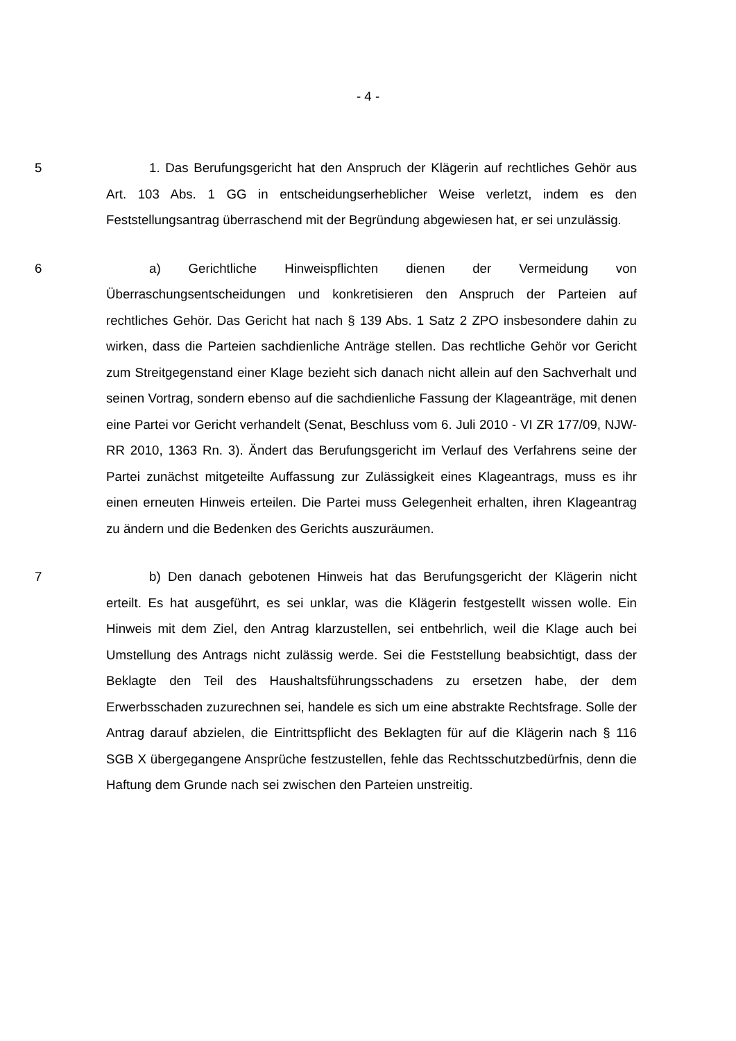- 4 -
5 1. Das Berufungsgericht hat den Anspruch der Klägerin auf rechtliches Gehör aus Art. 103 Abs. 1 GG in entscheidungserheblicher Weise verletzt, indem es den Feststellungsantrag überraschend mit der Begründung abgewiesen hat, er sei unzulässig.
6 a) Gerichtliche Hinweispflichten dienen der Vermeidung von Überraschungsentscheidungen und konkretisieren den Anspruch der Parteien auf rechtliches Gehör. Das Gericht hat nach § 139 Abs. 1 Satz 2 ZPO insbesondere dahin zu wirken, dass die Parteien sachdienliche Anträge stellen. Das rechtliche Gehör vor Gericht zum Streitgegenstand einer Klage bezieht sich danach nicht allein auf den Sachverhalt und seinen Vortrag, sondern ebenso auf die sachdienliche Fassung der Klageanträge, mit denen eine Partei vor Gericht verhandelt (Senat, Beschluss vom 6. Juli 2010 - VI ZR 177/09, NJW-RR 2010, 1363 Rn. 3). Ändert das Berufungsgericht im Verlauf des Verfahrens seine der Partei zunächst mitgeteilte Auffassung zur Zulässigkeit eines Klageantrags, muss es ihr einen erneuten Hinweis erteilen. Die Partei muss Gelegenheit erhalten, ihren Klageantrag zu ändern und die Bedenken des Gerichts auszuräumen.
7 b) Den danach gebotenen Hinweis hat das Berufungsgericht der Klägerin nicht erteilt. Es hat ausgeführt, es sei unklar, was die Klägerin festgestellt wissen wolle. Ein Hinweis mit dem Ziel, den Antrag klarzustellen, sei entbehrlich, weil die Klage auch bei Umstellung des Antrags nicht zulässig werde. Sei die Feststellung beabsichtigt, dass der Beklagte den Teil des Haushaltsführungsschadens zu ersetzen habe, der dem Erwerbsschaden zuzurechnen sei, handele es sich um eine abstrakte Rechtsfrage. Solle der Antrag darauf abzielen, die Eintrittspflicht des Beklagten für auf die Klägerin nach § 116 SGB X übergegangene Ansprüche festzustellen, fehle das Rechtsschutzbedürfnis, denn die Haftung dem Grunde nach sei zwischen den Parteien unstreitig.